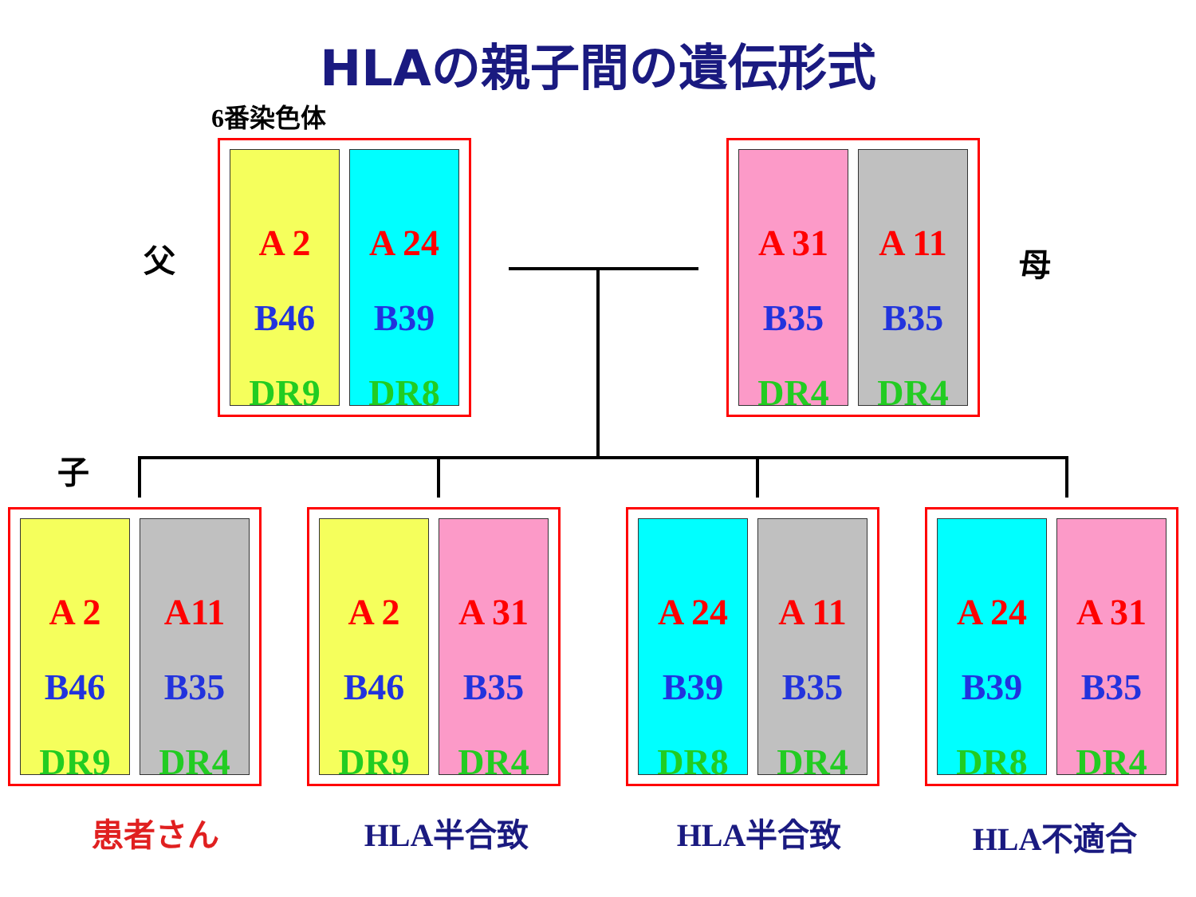HLAの親子間の遺伝形式
6番染色体
父
A 2
B46
DR9
A 24
B39
DR8
A 31
B35
DR4
A 11
B35
DR4
母
子
A 2
B46
DR9
A11
B35
DR4
A 2
B46
DR9
A 31
B35
DR4
A 24
B39
DR8
A 11
B35
DR4
A 24
B39
DR8
A 31
B35
DR4
患者さん HLA半合致 HLA半合致 HLA不適合